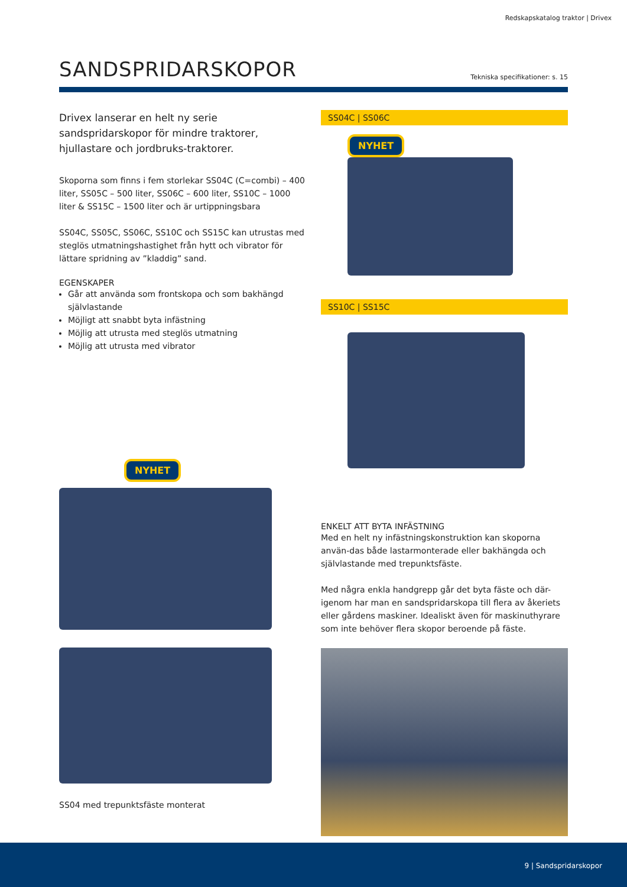Redskapskatalog traktor | Drivex
SANDSPRIDARSKOPOR
Tekniska specifikationer: s. 15
Drivex lanserar en helt ny serie sandspridarskopor för mindre traktorer, hjullastare och jordbruks-traktorer.
Skoporna som finns i fem storlekar SS04C (C=combi) – 400 liter, SS05C – 500 liter, SS06C – 600 liter, SS10C – 1000 liter & SS15C – 1500 liter och är urtippningsbara
SS04C, SS05C, SS06C, SS10C och SS15C kan utrustas med steglös utmatningshastighet från hytt och vibrator för lättare spridning av ”kladdig” sand.
EGENSKAPER
Går att använda som frontskopa och som bakhängd självlastande
Möjligt att snabbt byta infästning
Möjlig att utrusta med steglös utmatning
Möjlig att utrusta med vibrator
NYHET
SS04 med trepunktsfäste monterat
SS04C | SS06C
NYHET
SS10C | SS15C
ENKELT ATT BYTA INFÄSTNING
Med en helt ny infästningskonstruktion kan skoporna använ-das både lastarmonterade eller bakhängda och självlastande med trepunktsfäste.
Med några enkla handgrepp går det byta fäste och där-igenom har man en sandspridarskopa till flera av åkeriets eller gårdens maskiner. Idealiskt även för maskinuthyrare som inte behöver flera skopor beroende på fäste.
9 | Sandspridarskopor